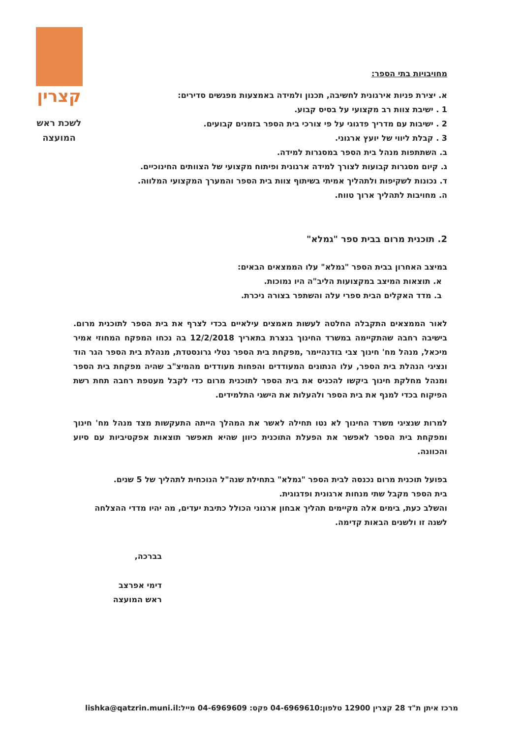קצרין
לשכת ראש
המועצה
מחויבויות בתי הספר:
א. יצירת פניות אירגונית לחשיבה, תכנון ולמידה באמצעות מפגשים סדירים:
1 . ישיבת צוות רב מקצועי על בסיס קבוע.
2 . ישיבות עם מדריך פדגוגי על פי צורכי בית הספר בזמנים קבועים.
3 . קבלת ליווי של יועץ ארגוני.
ב. השתתפות מנהל בית הספר במסגרות למידה.
ג. קיום מסגרות קבועות לצורך למידה ארגונית ופיתוח מקצועי של הצוותים החינוכיים.
ד. נכונות לשקיפות ולתהליך אמיתי בשיתוף צוות בית הספר והמערך המקצועי המלווה.
ה. מחויבות לתהליך ארוך טווח.
2. תוכנית מרום בבית ספר "גמלא"
במיצב האחרון בבית הספר "גמלא" עלו הממצאים הבאים:
א. תוצאות המיצב במקצועות הליב"ה היו נמוכות.
ב. מדד האקלים הבית ספרי עלה והשתפר בצורה ניכרת.
לאור הממצאים התקבלה החלטה לעשות מאמצים עילאיים בכדי לצרף את בית הספר לתוכנית מרום. בישיבה רחבה שהתקיימה במשרד החינוך בנצרת בתאריך 12/2/2018 בה נכחו המפקח המחוזי אמיר מיכאל, מנהל מח' חינוך צבי בודנהיימר ,מפקחת בית הספר נטלי גרונסטדת, מנהלת בית הספר הגר הוד ונציגי הנהלת בית הספר, עלו הנתונים המעודדים והפחות מעודדים מהמיצ"ב שהיה מפקחת בית הספר ומנהל מחלקת חינוך ביקשו להכניס את בית הספר לתוכנית מרום כדי לקבל מעטפת רחבה תחת רשת הפיקוח בכדי למנף את בית הספר ולהעלות את הישגי התלמידים.
למרות שנציגי משרד החינוך לא נטו תחילה לאשר את המהלך הייתה התעקשות מצד מנהל מח' חינוך ומפקחת בית הספר לאפשר את הפעלת התוכנית כיוון שהיא תאפשר תוצאות אפקטיביות עם סיוע והכוונה.
בפועל תוכנית מרום נכנסה לבית הספר "גמלא" בתחילת שנה"ל הנוכחית לתהליך של 5 שנים.
בית הספר מקבל שתי מנחות ארגונית ופדגוגית.
והשלב כעת, בימים אלה מקיימים תהליך אבחון ארגוני הכולל כתיבת יעדים, מה יהיו מדדי ההצלחה לשנה זו ולשנים הבאות קדימה.
בברכה,
דימי אפרצב
ראש המועצה
מרכז איתן ת"ד 28 קצרין 12900 טלפון:04-6969610 פקס: 04-6969609 מייל:lishka@qatzrin.muni.il